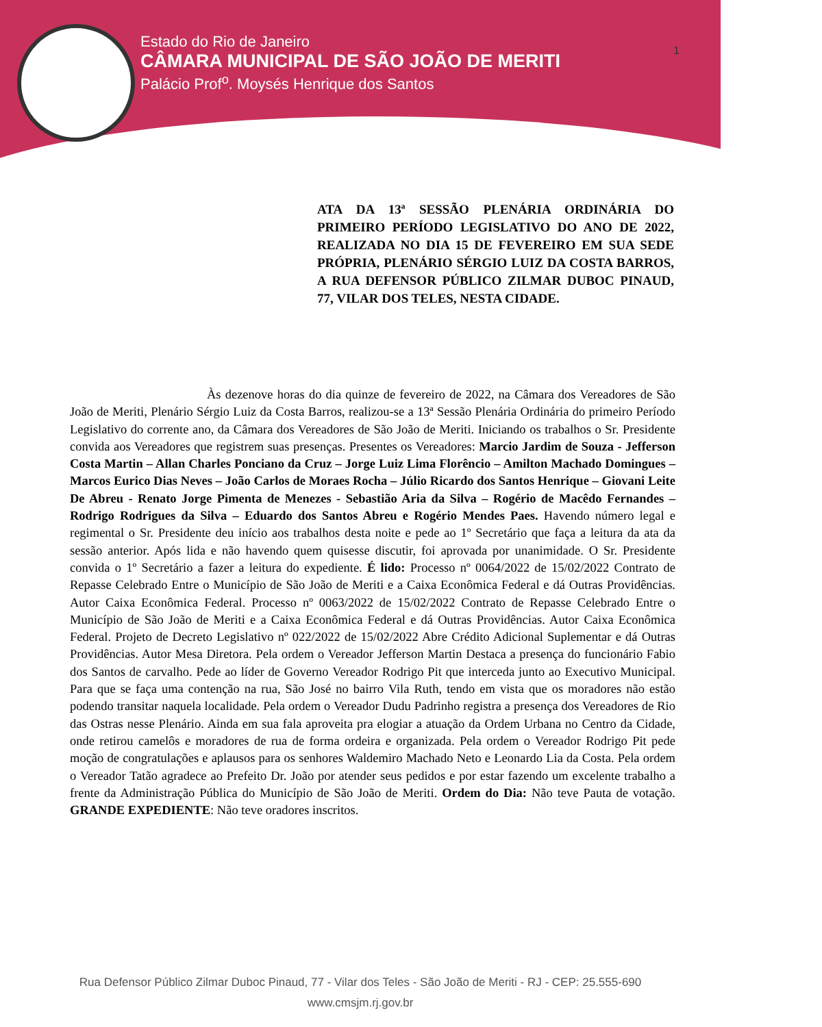Estado do Rio de Janeiro
CÂMARA MUNICIPAL DE SÃO JOÃO DE MERITI
Palácio Prof<sup>o</sup>. Moysés Henrique dos Santos
1
ATA DA 13ª SESSÃO PLENÁRIA ORDINÁRIA DO PRIMEIRO PERÍODO LEGISLATIVO DO ANO DE 2022, REALIZADA NO DIA 15 DE FEVEREIRO EM SUA SEDE PRÓPRIA, PLENÁRIO SÉRGIO LUIZ DA COSTA BARROS, A RUA DEFENSOR PÚBLICO ZILMAR DUBOC PINAUD, 77, VILAR DOS TELES, NESTA CIDADE.
Às dezenove horas do dia quinze de fevereiro de 2022, na Câmara dos Vereadores de São João de Meriti, Plenário Sérgio Luiz da Costa Barros, realizou-se a 13ª Sessão Plenária Ordinária do primeiro Período Legislativo do corrente ano, da Câmara dos Vereadores de São João de Meriti. Iniciando os trabalhos o Sr. Presidente convida aos Vereadores que registrem suas presenças. Presentes os Vereadores: Marcio Jardim de Souza - Jefferson Costa Martin – Allan Charles Ponciano da Cruz – Jorge Luiz Lima Florêncio – Amilton Machado Domingues – Marcos Eurico Dias Neves – João Carlos de Moraes Rocha – Júlio Ricardo dos Santos Henrique – Giovani Leite De Abreu - Renato Jorge Pimenta de Menezes - Sebastião Aria da Silva – Rogério de Macêdo Fernandes – Rodrigo Rodrigues da Silva – Eduardo dos Santos Abreu e Rogério Mendes Paes. Havendo número legal e regimental o Sr. Presidente deu início aos trabalhos desta noite e pede ao 1º Secretário que faça a leitura da ata da sessão anterior. Após lida e não havendo quem quisesse discutir, foi aprovada por unanimidade. O Sr. Presidente convida o 1º Secretário a fazer a leitura do expediente. É lido: Processo nº 0064/2022 de 15/02/2022 Contrato de Repasse Celebrado Entre o Município de São João de Meriti e a Caixa Econômica Federal e dá Outras Providências. Autor Caixa Econômica Federal. Processo nº 0063/2022 de 15/02/2022 Contrato de Repasse Celebrado Entre o Município de São João de Meriti e a Caixa Econômica Federal e dá Outras Providências. Autor Caixa Econômica Federal. Projeto de Decreto Legislativo nº 022/2022 de 15/02/2022 Abre Crédito Adicional Suplementar e dá Outras Providências. Autor Mesa Diretora. Pela ordem o Vereador Jefferson Martin Destaca a presença do funcionário Fabio dos Santos de carvalho. Pede ao líder de Governo Vereador Rodrigo Pit que interceda junto ao Executivo Municipal. Para que se faça uma contenção na rua, São José no bairro Vila Ruth, tendo em vista que os moradores não estão podendo transitar naquela localidade. Pela ordem o Vereador Dudu Padrinho registra a presença dos Vereadores de Rio das Ostras nesse Plenário. Ainda em sua fala aproveita pra elogiar a atuação da Ordem Urbana no Centro da Cidade, onde retirou camelôs e moradores de rua de forma ordeira e organizada. Pela ordem o Vereador Rodrigo Pit pede moção de congratulações e aplausos para os senhores Waldemiro Machado Neto e Leonardo Lia da Costa. Pela ordem o Vereador Tatão agradece ao Prefeito Dr. João por atender seus pedidos e por estar fazendo um excelente trabalho a frente da Administração Pública do Município de São João de Meriti. Ordem do Dia: Não teve Pauta de votação. GRANDE EXPEDIENTE: Não teve oradores inscritos.
Rua Defensor Público Zilmar Duboc Pinaud, 77 - Vilar dos Teles - São João de Meriti - RJ - CEP: 25.555-690
www.cmsjm.rj.gov.br